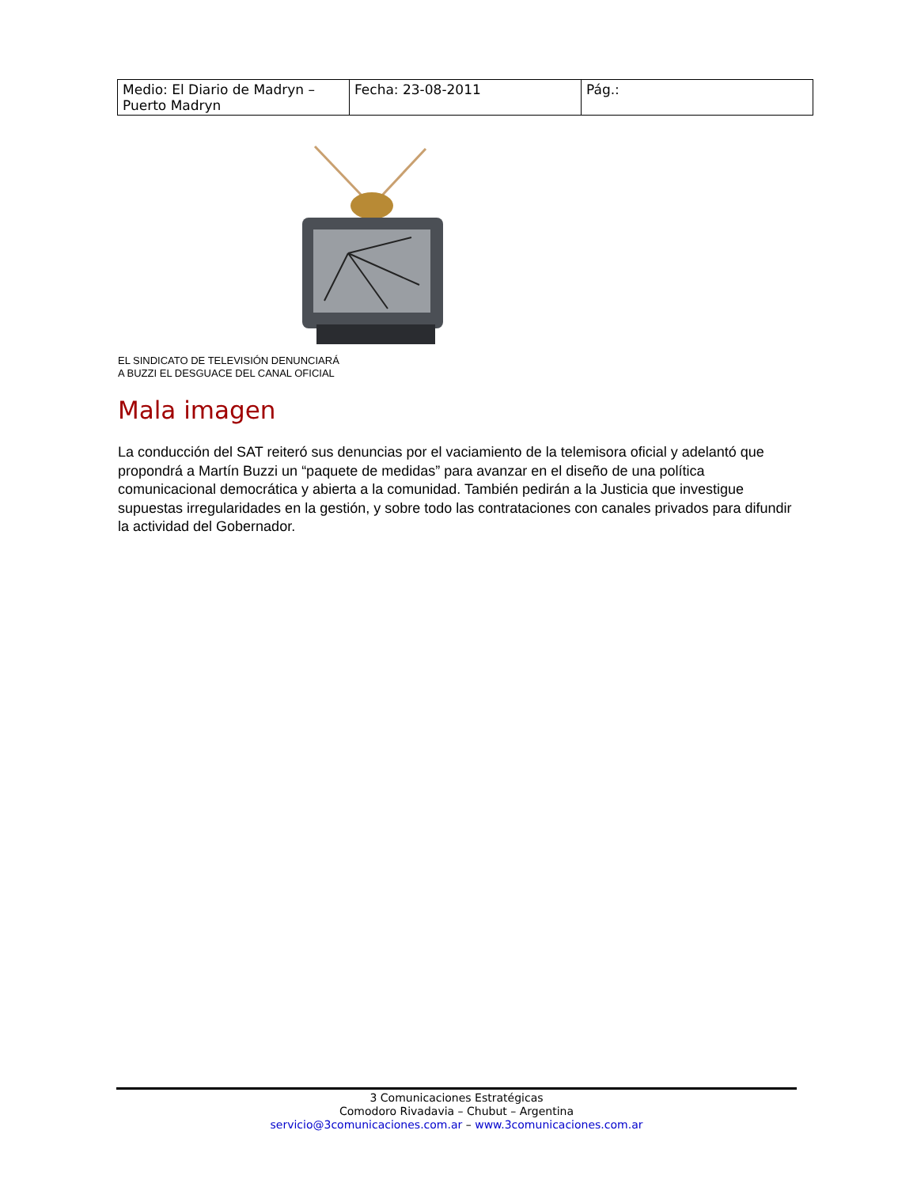| Medio: El Diario de Madryn – Puerto Madryn | Fecha: 23-08-2011 | Pág.: |
EL SINDICATO DE TELEVISIÓN DENUNCIARÁ
A BUZZI EL DESGUACE DEL CANAL OFICIAL
Mala imagen
La conducción del SAT reiteró sus denuncias por el vaciamiento de la telemisora oficial y adelantó que propondrá a Martín Buzzi un “paquete de medidas” para avanzar en el diseño de una política comunicacional democrática y abierta a la comunidad. También pedirán a la Justicia que investigue supuestas irregularidades en la gestión, y sobre todo las contrataciones con canales privados para difundir la actividad del Gobernador.
3 Comunicaciones Estratégicas
Comodoro Rivadavia – Chubut – Argentina
servicio@3comunicaciones.com.ar – www.3comunicaciones.com.ar